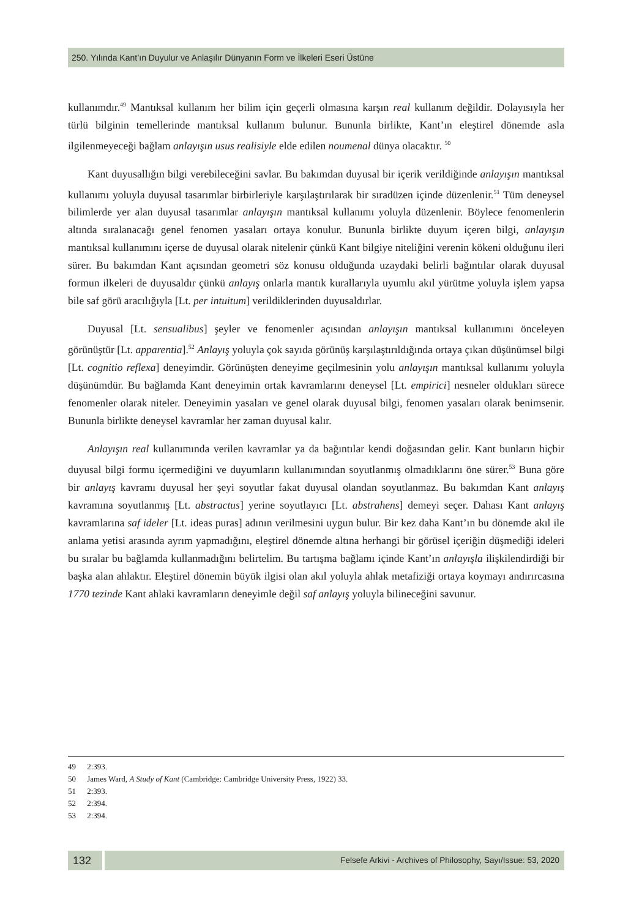250. Yılında Kant’ın Duyulur ve Anlaşılır Dünyanın Form ve İlkeleri Eseri Üstüne
kullanımdır.<sup>49</sup> Mantıksal kullanım her bilim için geçerli olmasına karşın real kullanım değildir. Dolayısıyla her türlü bilginin temellerinde mantıksal kullanım bulunur. Bununla birlikte, Kant’ın eleştirel dönemde asla ilgilenmeyeceği bağlam anlayışın usus realisiyle elde edilen noumenal dünya olacaktır. <sup>50</sup>
Kant duyusallığın bilgi verebileceğini savlar. Bu bakımdan duyusal bir içerik verildiğinde anlayışın mantıksal kullanımı yoluyla duyusal tasarımlar birbirleriyle karşılaştırılarak bir sıradüzen içinde düzenlenir.<sup>51</sup> Tüm deneysel bilimlerde yer alan duyusal tasarımlar anlayışın mantıksal kullanımı yoluyla düzenlenir. Böylece fenomenlerin altında sıralanacağı genel fenomen yasaları ortaya konulur. Bununla birlikte duyum içeren bilgi, anlayışın mantıksal kullanımını içerse de duyusal olarak nitelenir çünkü Kant bilgiye niteliğini verenin kökeni olduğunu ileri sürer. Bu bakımdan Kant açısından geometri söz konusu olduğunda uzaydaki belirli bağıntılar olarak duyusal formun ilkeleri de duyusaldır çünkü anlayış onlarla mantık kurallarıyla uyumlu akıl yürütme yoluyla işlem yapsa bile saf görü aracılığıyla [Lt. per intuitum] verildiklerinden duyusaldırlar.
Duyusal [Lt. sensualibus] şeyler ve fenomenler açısından anlayışın mantıksal kullanımını önceleyen görünüştür [Lt. apparentia].<sup>52</sup> Anlayış yoluyla çok sayıda görünüş karşılaştırıldığında ortaya çıkan düşünümsel bilgi [Lt. cognitio reflexa] deneyimdir. Görünüşten deneyime geçilmesinin yolu anlayışın mantıksal kullanımı yoluyla düşünümdür. Bu bağlamda Kant deneyimin ortak kavramlarını deneysel [Lt. empirici] nesneler oldukları sürece fenomenler olarak niteler. Deneyimin yasaları ve genel olarak duyusal bilgi, fenomen yasaları olarak benimsenir. Bununla birlikte deneysel kavramlar her zaman duyusal kalır.
Anlayışın real kullanımında verilen kavramlar ya da bağıntılar kendi doğasından gelir. Kant bunların hiçbir duyusal bilgi formu içermediğini ve duyumların kullanımından soyutlanmış olmadıklarını öne sürer.<sup>53</sup> Buna göre bir anlayış kavramı duyusal her şeyi soyutlar fakat duyusal olandan soyutlanmaz. Bu bakımdan Kant anlayış kavramına soyutlanmış [Lt. abstractus] yerine soyutlayıcı [Lt. abstrahens] demeyi seçer. Dahası Kant anlayış kavramlarına saf ideler [Lt. ideas puras] adının verilmesini uygun bulur. Bir kez daha Kant’ın bu dönemde akıl ile anlama yetisi arasında ayrım yapmadığını, eleştirel dönemde altına herhangi bir görüsel içeriğin düşmediği ideleri bu sıralar bu bağlamda kullanmadığını belirtelim. Bu tartışma bağlamı içinde Kant’ın anlayışla ilişkilendirdiği bir başka alan ahlaktır. Eleştirel dönemin büyük ilgisi olan akıl yoluyla ahlak metafiziği ortaya koymayı andırırcasına 1770 tezinde Kant ahlaki kavramların deneyimle değil saf anlayış yoluyla bilineceğini savunur.
49 2:393.
50 James Ward, A Study of Kant (Cambridge: Cambridge University Press, 1922) 33.
51 2:393.
52 2:394.
53 2:394.
132
Felsefe Arkivi - Archives of Philosophy, Sayı/Issue: 53, 2020